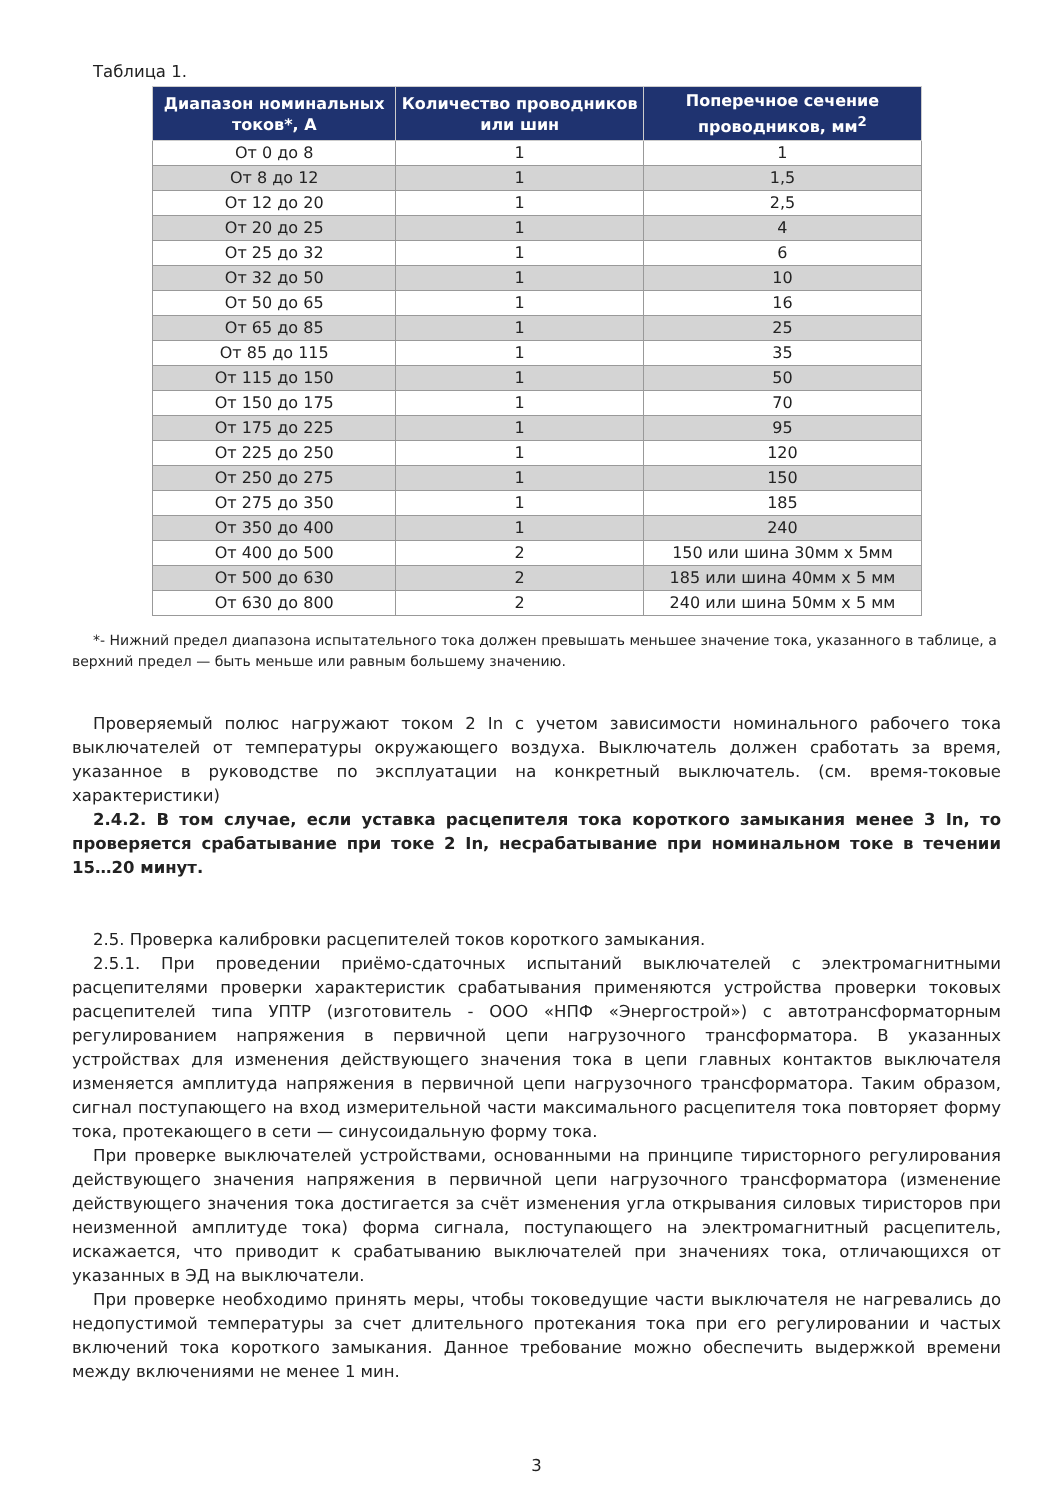Таблица 1.
| Диапазон номинальных токов*, А | Количество проводников или шин | Поперечное сечение проводников, мм<sup>2</sup> |
| --- | --- | --- |
| От 0 до 8 | 1 | 1 |
| От 8 до 12 | 1 | 1,5 |
| От 12 до 20 | 1 | 2,5 |
| От 20 до 25 | 1 | 4 |
| От 25 до 32 | 1 | 6 |
| От 32 до 50 | 1 | 10 |
| От 50 до 65 | 1 | 16 |
| От 65 до 85 | 1 | 25 |
| От 85 до 115 | 1 | 35 |
| От 115 до 150 | 1 | 50 |
| От 150 до 175 | 1 | 70 |
| От 175 до 225 | 1 | 95 |
| От 225 до 250 | 1 | 120 |
| От 250 до 275 | 1 | 150 |
| От 275 до 350 | 1 | 185 |
| От 350 до 400 | 1 | 240 |
| От 400 до 500 | 2 | 150 или шина 30мм х 5мм |
| От 500 до 630 | 2 | 185 или шина 40мм х 5 мм |
| От 630 до 800 | 2 | 240 или шина 50мм х 5 мм |
*- Нижний предел диапазона испытательного тока должен превышать меньшее значение тока, указанного в таблице, а верхний предел — быть меньше или равным большему значению.
Проверяемый полюс нагружают током 2 In с учетом зависимости номинального рабочего тока выключателей от температуры окружающего воздуха. Выключатель должен сработать за время, указанное в руководстве по эксплуатации на конкретный выключатель. (см. время-токовые характеристики)
2.4.2. В том случае, если уставка расцепителя тока короткого замыкания менее 3 In, то проверяется срабатывание при токе 2 In, несрабатывание при номинальном токе в течении 15…20 минут.
2.5. Проверка калибровки расцепителей токов короткого замыкания.
2.5.1. При проведении приёмо-сдаточных испытаний выключателей с электромагнитными расцепителями проверки характеристик срабатывания применяются устройства проверки токовых расцепителей типа УПТР (изготовитель - ООО «НПФ «Энергострой») с автотрансформаторным регулированием напряжения в первичной цепи нагрузочного трансформатора. В указанных устройствах для изменения действующего значения тока в цепи главных контактов выключателя изменяется амплитуда напряжения в первичной цепи нагрузочного трансформатора. Таким образом, сигнал поступающего на вход измерительной части максимального расцепителя тока повторяет форму тока, протекающего в сети — синусоидальную форму тока.
При проверке выключателей устройствами, основанными на принципе тиристорного регулирования действующего значения напряжения в первичной цепи нагрузочного трансформатора (изменение действующего значения тока достигается за счёт изменения угла открывания силовых тиристоров при неизменной амплитуде тока) форма сигнала, поступающего на электромагнитный расцепитель, искажается, что приводит к срабатыванию выключателей при значениях тока, отличающихся от указанных в ЭД на выключатели.
При проверке необходимо принять меры, чтобы токоведущие части выключателя не нагревались до недопустимой температуры за счет длительного протекания тока при его регулировании и частых включений тока короткого замыкания. Данное требование можно обеспечить выдержкой времени между включениями не менее 1 мин.
3